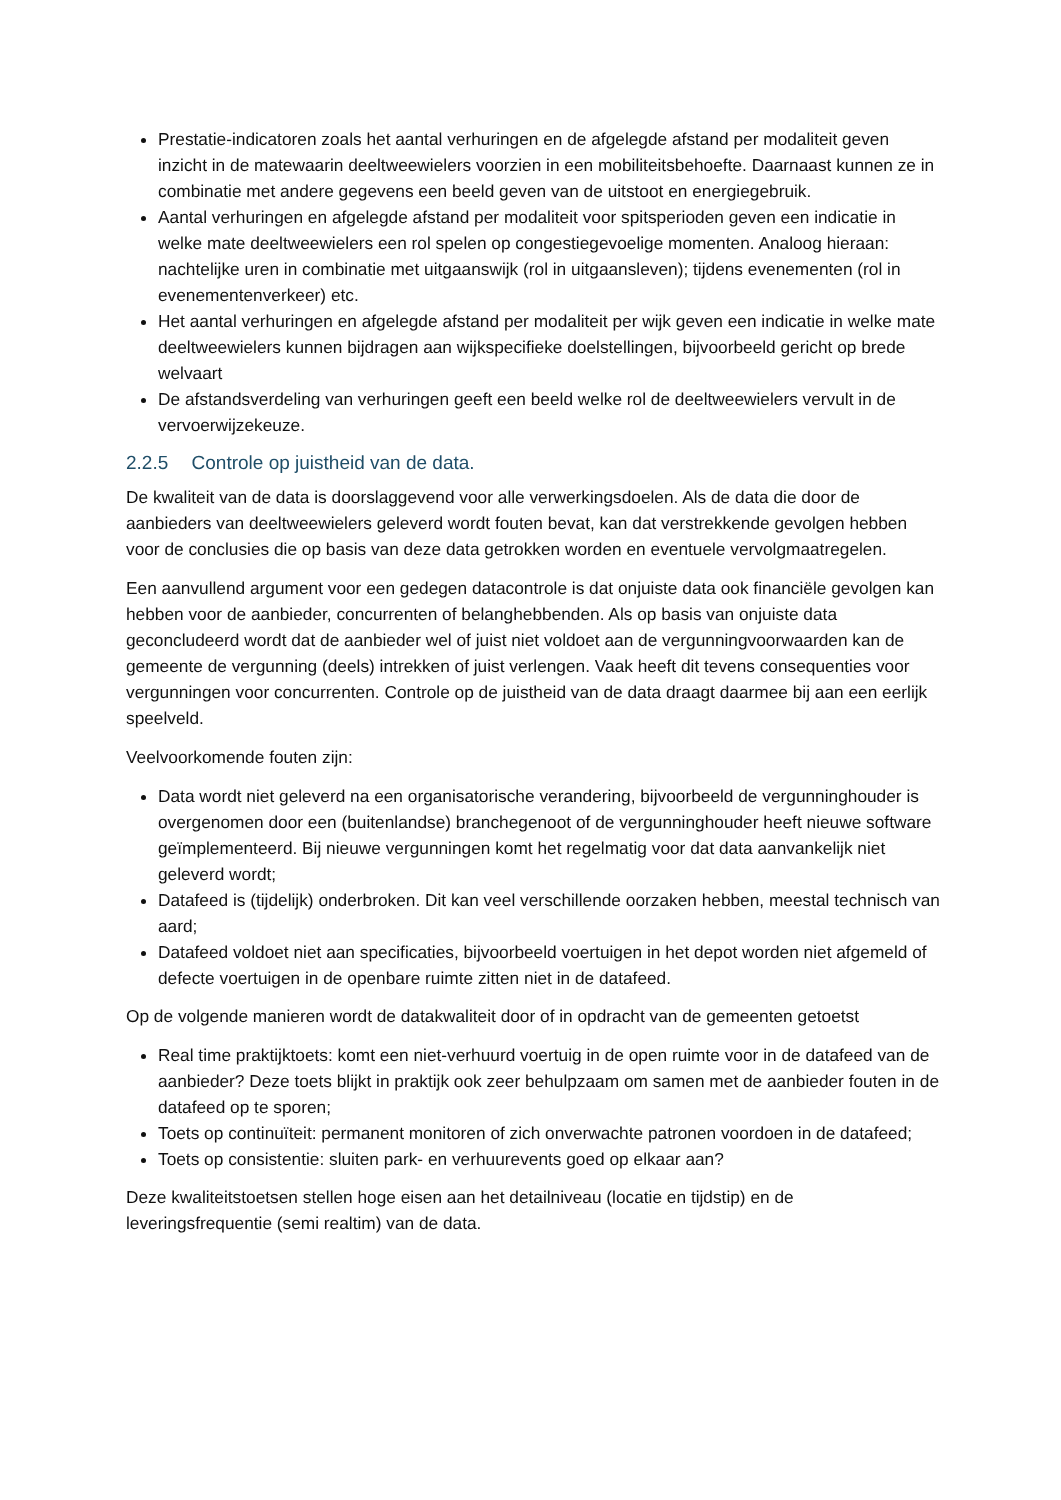Prestatie-indicatoren zoals het aantal verhuringen en de afgelegde afstand per modaliteit geven inzicht in de matewaarin deeltweewielers voorzien in een mobiliteitsbehoefte. Daarnaast kunnen ze in combinatie met andere gegevens een beeld geven van de uitstoot en energiegebruik.
Aantal verhuringen en afgelegde afstand per modaliteit voor spitsperioden geven een indicatie in welke mate deeltweewielers een rol spelen op congestiegevoelige momenten. Analoog hieraan: nachtelijke uren in combinatie met uitgaanswijk (rol in uitgaansleven); tijdens evenementen (rol in evenementenverkeer) etc.
Het aantal verhuringen en afgelegde afstand per modaliteit per wijk geven een indicatie in welke mate deeltweewielers kunnen bijdragen aan wijkspecifieke doelstellingen, bijvoorbeeld gericht op brede welvaart
De afstandsverdeling van verhuringen geeft een beeld welke rol de deeltweewielers vervult in de vervoerwijzekeuze.
2.2.5 Controle op juistheid van de data.
De kwaliteit van de data is doorslaggevend voor alle verwerkingsdoelen. Als de data die door de aanbieders van deeltweewielers geleverd wordt fouten bevat, kan dat verstrekkende gevolgen hebben voor de conclusies die op basis van deze data getrokken worden en eventuele vervolgmaatregelen.
Een aanvullend argument voor een gedegen datacontrole is dat onjuiste data ook financiële gevolgen kan hebben voor de aanbieder, concurrenten of belanghebbenden. Als op basis van onjuiste data geconcludeerd wordt dat de aanbieder wel of juist niet voldoet aan de vergunningvoorwaarden kan de gemeente de vergunning (deels) intrekken of juist verlengen. Vaak heeft dit tevens consequenties voor vergunningen voor concurrenten. Controle op de juistheid van de data draagt daarmee bij aan een eerlijk speelveld.
Veelvoorkomende fouten zijn:
Data wordt niet geleverd na een organisatorische verandering, bijvoorbeeld de vergunninghouder is overgenomen door een (buitenlandse) branchegenoot of de vergunninghouder heeft nieuwe software geïmplementeerd. Bij nieuwe vergunningen komt het regelmatig voor dat data aanvankelijk niet geleverd wordt;
Datafeed is (tijdelijk) onderbroken. Dit kan veel verschillende oorzaken hebben, meestal technisch van aard;
Datafeed voldoet niet aan specificaties, bijvoorbeeld voertuigen in het depot worden niet afgemeld of defecte voertuigen in de openbare ruimte zitten niet in de datafeed.
Op de volgende manieren wordt de datakwaliteit door of in opdracht van de gemeenten getoetst
Real time praktijktoets: komt een niet-verhuurd voertuig in de open ruimte voor in de datafeed van de aanbieder? Deze toets blijkt in praktijk ook zeer behulpzaam om samen met de aanbieder fouten in de datafeed op te sporen;
Toets op continuïteit: permanent monitoren of zich onverwachte patronen voordoen in de datafeed;
Toets op consistentie: sluiten park- en verhuurevents goed op elkaar aan?
Deze kwaliteitstoetsen stellen hoge eisen aan het detailniveau (locatie en tijdstip) en de leveringsfrequentie (semi realtim) van de data.